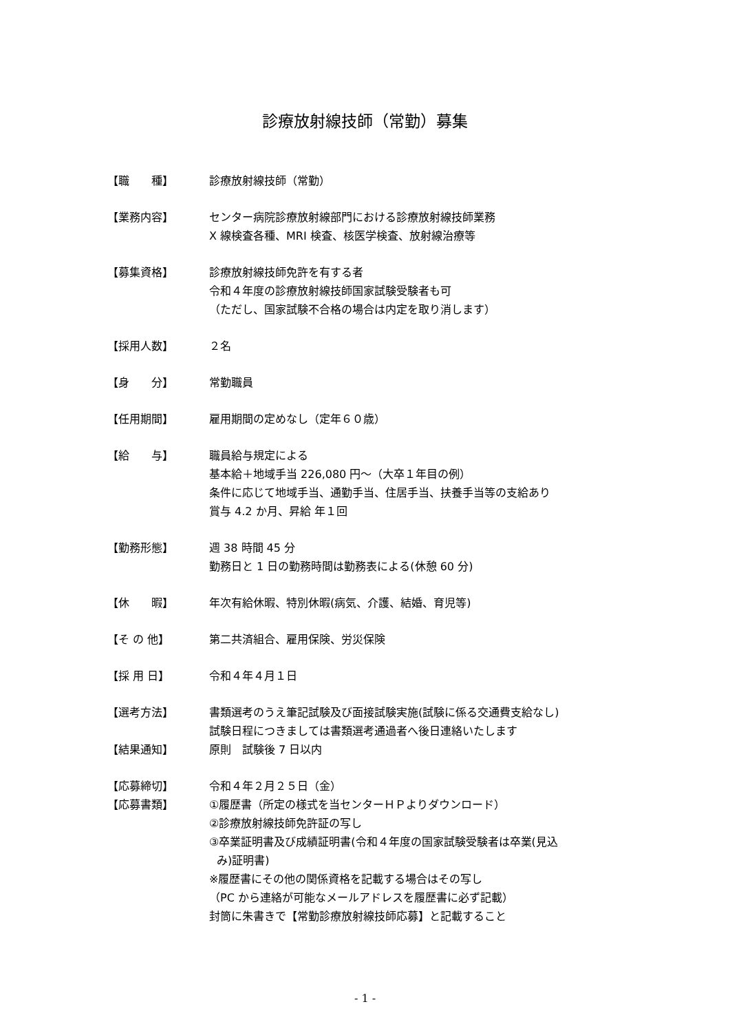診療放射線技師（常勤）募集
【職　　種】 診療放射線技師（常勤）
【業務内容】 センター病院診療放射線部門における診療放射線技師業務
X 線検査各種、MRI 検査、核医学検査、放射線治療等
【募集資格】 診療放射線技師免許を有する者
令和４年度の診療放射線技師国家試験受験者も可
（ただし、国家試験不合格の場合は内定を取り消します）
【採用人数】 ２名
【身　　分】 常勤職員
【任用期間】 雇用期間の定めなし（定年６０歳）
【給　　与】 職員給与規定による
基本給＋地域手当 226,080 円～（大卒１年目の例）
条件に応じて地域手当、通勤手当、住居手当、扶養手当等の支給あり
賞与 4.2 か月、昇給 年１回
【勤務形態】 週 38 時間 45 分
勤務日と 1 日の勤務時間は勤務表による(休憩 60 分)
【休　　暇】 年次有給休暇、特別休暇(病気、介護、結婚、育児等)
【そ の 他】 第二共済組合、雇用保険、労災保険
【採 用 日】 令和４年４月１日
【選考方法】 書類選考のうえ筆記試験及び面接試験実施(試験に係る交通費支給なし)
試験日程につきましては書類選考通過者へ後日連絡いたします
【結果通知】 原則　試験後 7 日以内
【応募締切】 令和４年２月２５日（金）
【応募書類】 ①履歴書（所定の様式を当センターＨＰよりダウンロード）
②診療放射線技師免許証の写し
③卒業証明書及び成績証明書(令和４年度の国家試験受験者は卒業(見込
み)証明書)
※履歴書にその他の関係資格を記載する場合はその写し
（PC から連絡が可能なメールアドレスを履歴書に必ず記載）
封筒に朱書きで【常勤診療放射線技師応募】と記載すること
- 1 -